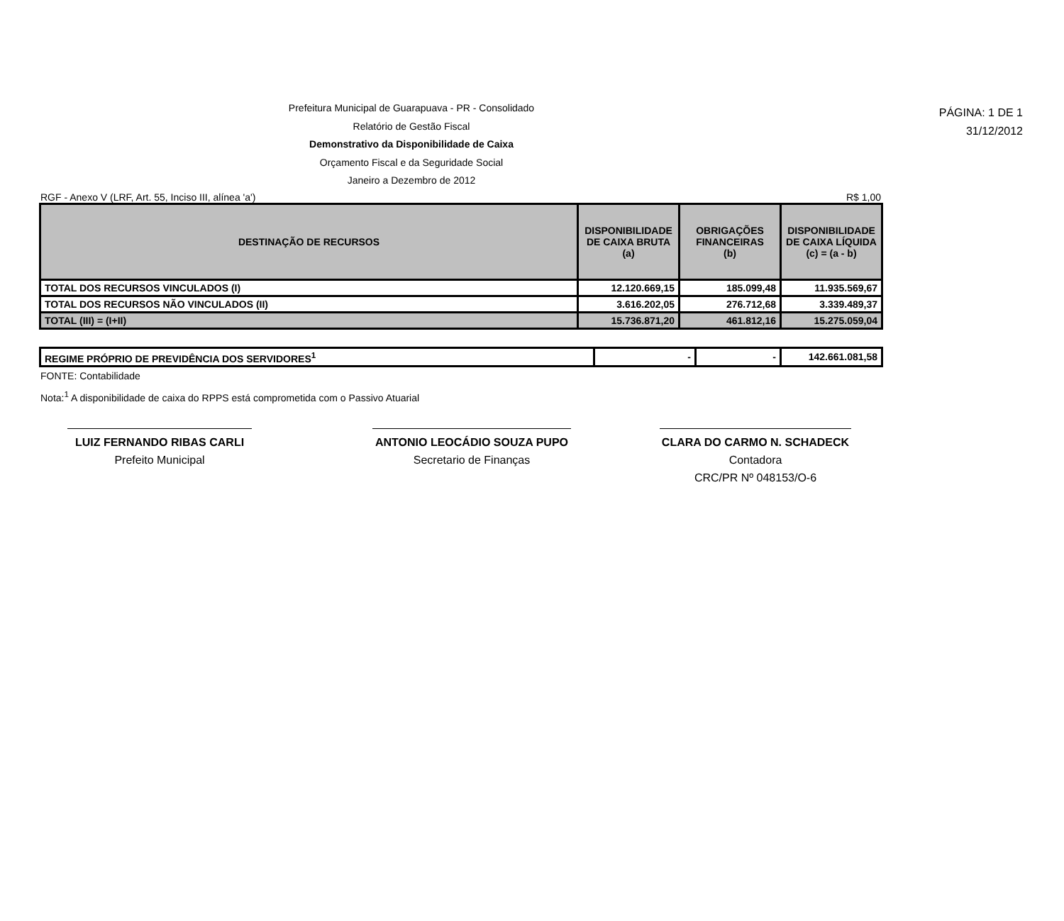PÁGINA: 1 DE 1
31/12/2012
Prefeitura Municipal de Guarapuava - PR - Consolidado
Relatório de Gestão Fiscal
Demonstrativo da Disponibilidade de Caixa
Orçamento Fiscal e da Seguridade Social
Janeiro a Dezembro de 2012
RGF - Anexo V (LRF, Art. 55, Inciso III, alínea 'a') R$ 1,00
| DESTINAÇÃO DE RECURSOS | DISPONIBILIDADE DE CAIXA BRUTA (a) | OBRIGAÇÕES FINANCEIRAS (b) | DISPONIBILIDADE DE CAIXA LÍQUIDA (c) = (a - b) |
| --- | --- | --- | --- |
| TOTAL DOS RECURSOS VINCULADOS (I) | 12.120.669,15 | 185.099,48 | 11.935.569,67 |
| TOTAL DOS RECURSOS NÃO VINCULADOS (II) | 3.616.202,05 | 276.712,68 | 3.339.489,37 |
| TOTAL (III) = (I+II) | 15.736.871,20 | 461.812,16 | 15.275.059,04 |
| REGIME PRÓPRIO DE PREVIDÊNCIA DOS SERVIDORES<sup>1</sup> | - | - | 142.661.081,58 |
FONTE: Contabilidade
Nota:<sup>1</sup> A disponibilidade de caixa do RPPS está comprometida com o Passivo Atuarial
LUIZ FERNANDO RIBAS CARLI
Prefeito Municipal
ANTONIO LEOCÁDIO SOUZA PUPO
Secretario de Finanças
CLARA DO CARMO N. SCHADECK
Contadora
CRC/PR Nº 048153/O-6